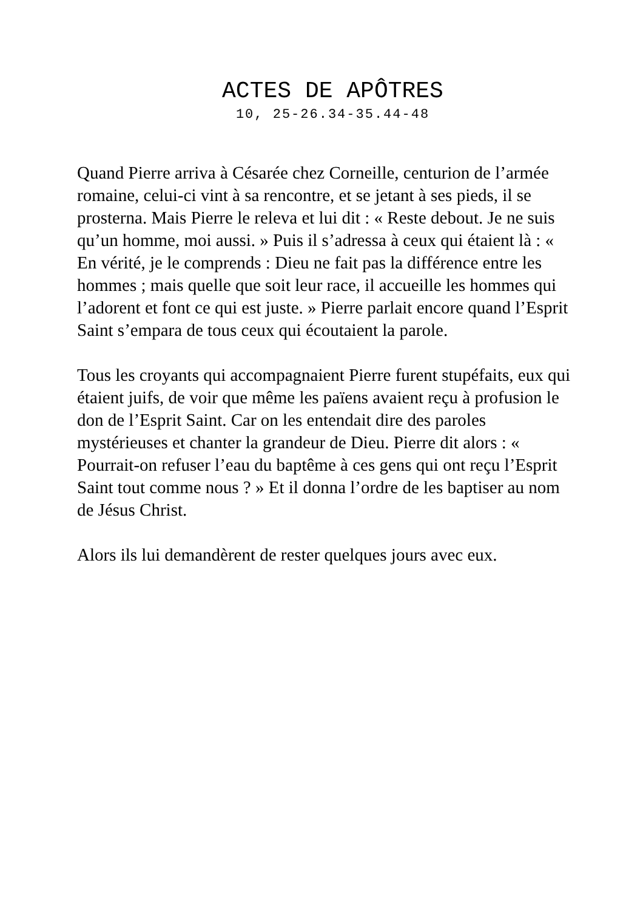ACTES DE APÔTRES
10, 25-26.34-35.44-48
Quand Pierre arriva à Césarée chez Corneille, centurion de l’armée romaine, celui-ci vint à sa rencontre, et se jetant à ses pieds, il se prosterna. Mais Pierre le releva et lui dit : « Reste debout. Je ne suis qu’un homme, moi aussi. » Puis il s’adressa à ceux qui étaient là : « En vérité, je le comprends : Dieu ne fait pas la différence entre les hommes ; mais quelle que soit leur race, il accueille les hommes qui l’adorent et font ce qui est juste. » Pierre parlait encore quand l’Esprit Saint s’empara de tous ceux qui écoutaient la parole.
Tous les croyants qui accompagnaient Pierre furent stupéfaits, eux qui étaient juifs, de voir que même les païens avaient reçu à profusion le don de l’Esprit Saint. Car on les entendait dire des paroles mystérieuses et chanter la grandeur de Dieu. Pierre dit alors : « Pourrait-on refuser l’eau du baptême à ces gens qui ont reçu l’Esprit Saint tout comme nous ? » Et il donna l’ordre de les baptiser au nom de Jésus Christ.
Alors ils lui demandèrent de rester quelques jours avec eux.